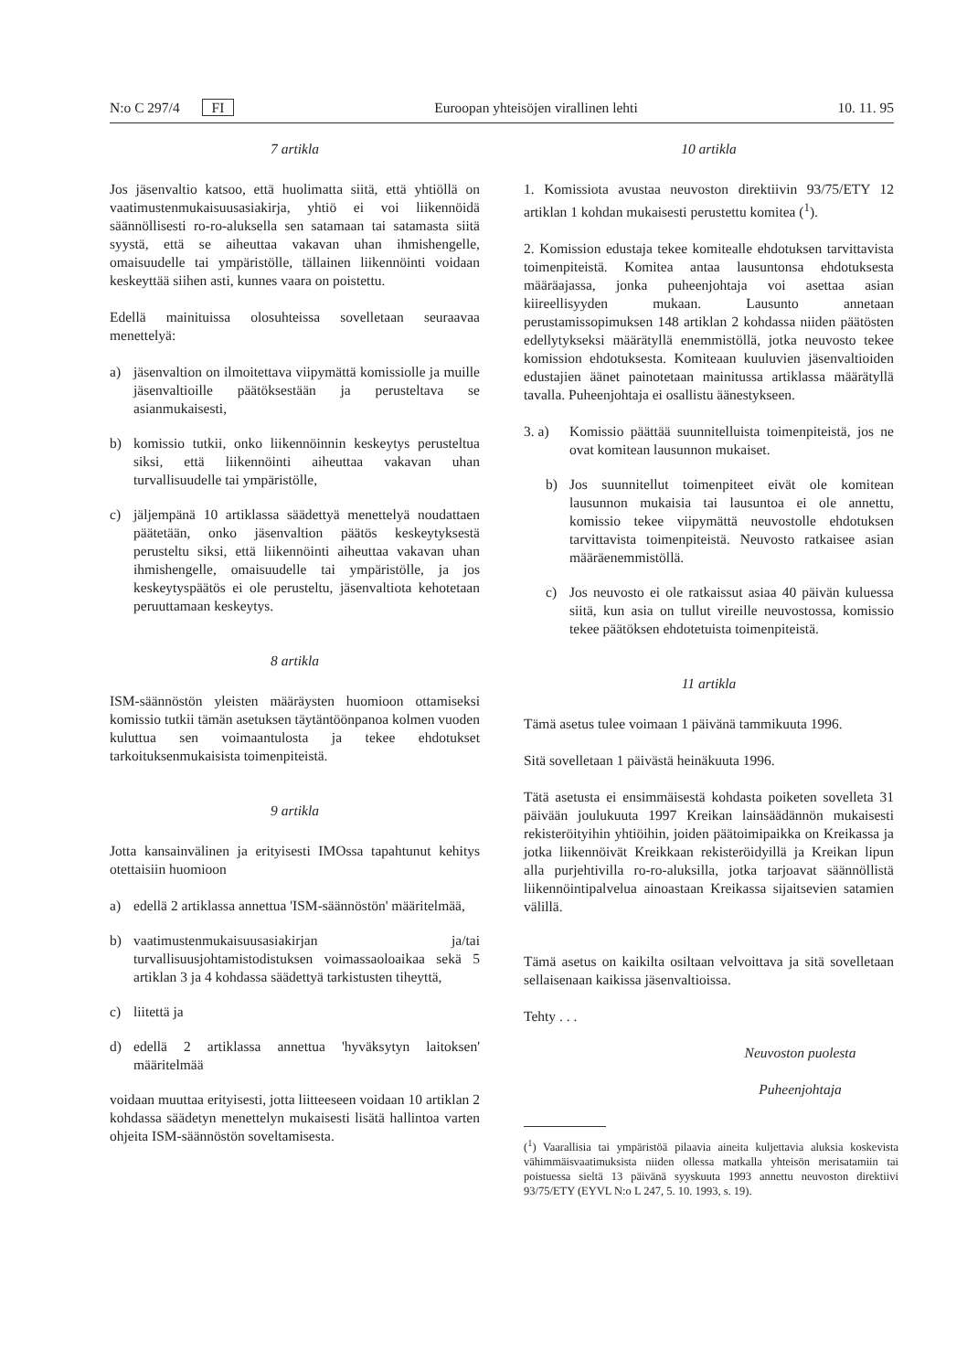N:o C 297/4 FI Euroopan yhteisöjen virallinen lehti 10. 11. 95
7 artikla
Jos jäsenvaltio katsoo, että huolimatta siitä, että yhtiöllä on vaatimustenmukaisuusasiakirja, yhtiö ei voi liikennöidä säännöllisesti ro-ro-aluksella sen satamaan tai satamasta siitä syystä, että se aiheuttaa vakavan uhan ihmishengelle, omaisuudelle tai ympäristölle, tällainen liikennöinti voidaan keskeyttää siihen asti, kunnes vaara on poistettu.
Edellä mainituissa olosuhteissa sovelletaan seuraavaa menettelyä:
a) jäsenvaltion on ilmoitettava viipymättä komissiolle ja muille jäsenvaltioille päätöksestään ja perusteltava se asianmukaisesti,
b) komissio tutkii, onko liikennöinnin keskeytys perusteltua siksi, että liikennöinti aiheuttaa vakavan uhan turvallisuudelle tai ympäristölle,
c) jäljempänä 10 artiklassa säädettyä menettelyä noudattaen päätetään, onko jäsenvaltion päätös keskeytyksestä perusteltu siksi, että liikennöinti aiheuttaa vakavan uhan ihmishengelle, omaisuudelle tai ympäristölle, ja jos keskeytyspäätös ei ole perusteltu, jäsenvaltiota kehotetaan peruuttamaan keskeytys.
8 artikla
ISM-säännöstön yleisten määräysten huomioon ottamiseksi komissio tutkii tämän asetuksen täytäntöönpanoa kolmen vuoden kuluttua sen voimaantulosta ja tekee ehdotukset tarkoituksenmukaisista toimenpiteistä.
9 artikla
Jotta kansainvälinen ja erityisesti IMOssa tapahtunut kehitys otettaisiin huomioon
a) edellä 2 artiklassa annettua 'ISM-säännöstön' määritelmää,
b) vaatimustenmukaisuusasiakirjan ja/tai turvallisuusjohtamistodistuksen voimassaoloaikaa sekä 5 artiklan 3 ja 4 kohdassa säädettyä tarkistusten tiheyttä,
c) liitettä ja
d) edellä 2 artiklassa annettua 'hyväksytyn laitoksen' määritelmää
voidaan muuttaa erityisesti, jotta liitteeseen voidaan 10 artiklan 2 kohdassa säädetyn menettelyn mukaisesti lisätä hallintoa varten ohjeita ISM-säännöstön soveltamisesta.
10 artikla
1. Komissiota avustaa neuvoston direktiivin 93/75/ETY 12 artiklan 1 kohdan mukaisesti perustettu komitea (<sup>1</sup>).
2. Komission edustaja tekee komitealle ehdotuksen tarvittavista toimenpiteistä. Komitea antaa lausuntonsa ehdotuksesta määräajassa, jonka puheenjohtaja voi asettaa asian kiireellisyyden mukaan. Lausunto annetaan perustamissopimuksen 148 artiklan 2 kohdassa niiden päätösten edellytykseksi määrätyllä enemmistöllä, jotka neuvosto tekee komission ehdotuksesta. Komiteaan kuuluvien jäsenvaltioiden edustajien äänet painotetaan mainitussa artiklassa määrätyllä tavalla. Puheenjohtaja ei osallistu äänestykseen.
3. a) Komissio päättää suunnitelluista toimenpiteistä, jos ne ovat komitean lausunnon mukaiset.
b) Jos suunnitellut toimenpiteet eivät ole komitean lausunnon mukaisia tai lausuntoa ei ole annettu, komissio tekee viipymättä neuvostolle ehdotuksen tarvittavista toimenpiteistä. Neuvosto ratkaisee asian määräenemmistöllä.
c) Jos neuvosto ei ole ratkaissut asiaa 40 päivän kuluessa siitä, kun asia on tullut vireille neuvostossa, komissio tekee päätöksen ehdotetuista toimenpiteistä.
11 artikla
Tämä asetus tulee voimaan 1 päivänä tammikuuta 1996.
Sitä sovelletaan 1 päivästä heinäkuuta 1996.
Tätä asetusta ei ensimmäisestä kohdasta poiketen sovelleta 31 päivään joulukuuta 1997 Kreikan lainsäädännön mukaisesti rekisteröityihin yhtiöihin, joiden päätoimipaikka on Kreikassa ja jotka liikennöivät Kreikkaan rekisteröidyillä ja Kreikan lipun alla purjehtivilla ro-ro-aluksilla, jotka tarjoavat säännöllistä liikennöintipalvelua ainoastaan Kreikassa sijaitsevien satamien välillä.
Tämä asetus on kaikilta osiltaan velvoittava ja sitä sovelletaan sellaisenaan kaikissa jäsenvaltioissa.
Tehty . . .
Neuvoston puolesta
Puheenjohtaja
(<sup>1</sup>) Vaarallisia tai ympäristöä pilaavia aineita kuljettavia aluksia koskevista vähimmäisvaatimuksista niiden ollessa matkalla yhteisön merisatamiin tai poistuessa sieltä 13 päivänä syyskuuta 1993 annettu neuvoston direktiivi 93/75/ETY (EYVL N:o L 247, 5. 10. 1993, s. 19).